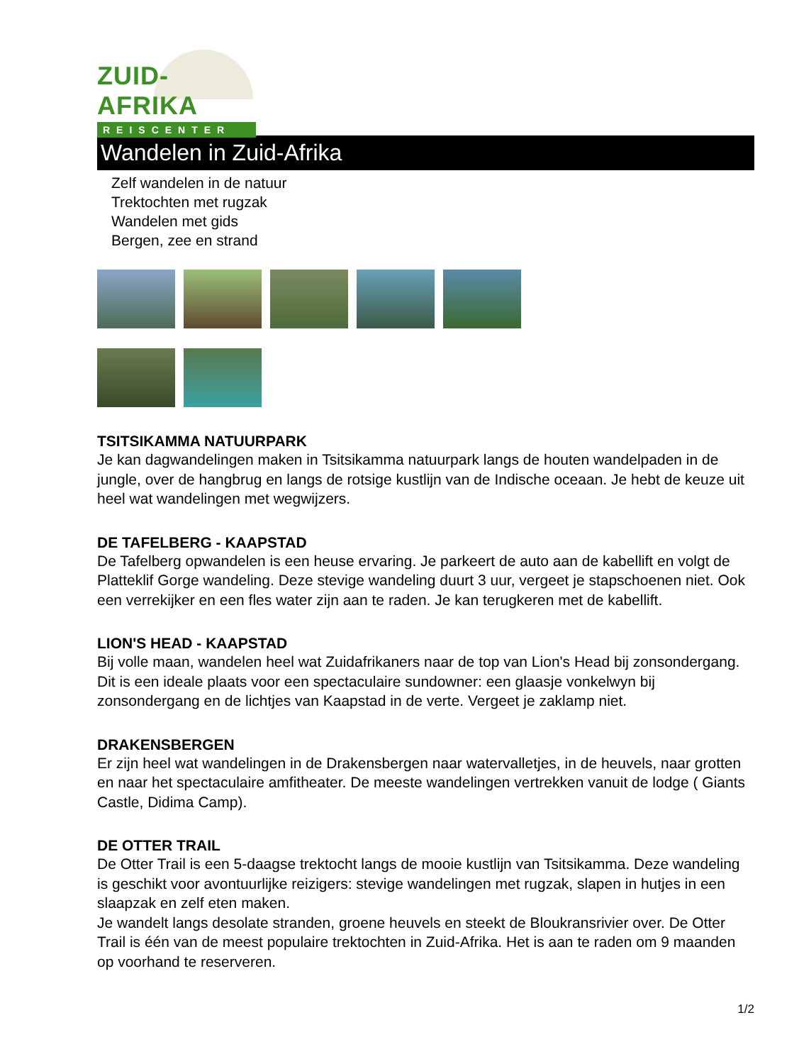ZUID-AFRIKA
REISCENTER
Wandelen in Zuid-Afrika
Zelf wandelen in de natuur
Trektochten met rugzak
Wandelen met gids
Bergen, zee en strand
TSITSIKAMMA NATUURPARK
Je kan dagwandelingen maken in Tsitsikamma natuurpark langs de houten wandelpaden in de jungle, over de hangbrug en langs de rotsige kustlijn van de Indische oceaan. Je hebt de keuze uit heel wat wandelingen met wegwijzers.
DE TAFELBERG - KAAPSTAD
De Tafelberg opwandelen is een heuse ervaring. Je parkeert de auto aan de kabellift en volgt de Platteklif Gorge wandeling. Deze stevige wandeling duurt 3 uur, vergeet je stapschoenen niet. Ook een verrekijker en een fles water zijn aan te raden. Je kan terugkeren met de kabellift.
LION'S HEAD - KAAPSTAD
Bij volle maan, wandelen heel wat Zuidafrikaners naar de top van Lion's Head bij zonsondergang. Dit is een ideale plaats voor een spectaculaire sundowner: een glaasje vonkelwyn bij zonsondergang en de lichtjes van Kaapstad in de verte. Vergeet je zaklamp niet.
DRAKENSBERGEN
Er zijn heel wat wandelingen in de Drakensbergen naar watervalletjes, in de heuvels, naar grotten en naar het spectaculaire amfitheater. De meeste wandelingen vertrekken vanuit de lodge ( Giants Castle, Didima Camp).
DE OTTER TRAIL
De Otter Trail is een 5-daagse trektocht langs de mooie kustlijn van Tsitsikamma. Deze wandeling is geschikt voor avontuurlijke reizigers: stevige wandelingen met rugzak, slapen in hutjes in een slaapzak en zelf eten maken.
Je wandelt langs desolate stranden, groene heuvels en steekt de Bloukransrivier over. De Otter Trail is één van de meest populaire trektochten in Zuid-Afrika. Het is aan te raden om 9 maanden op voorhand te reserveren.
1/2